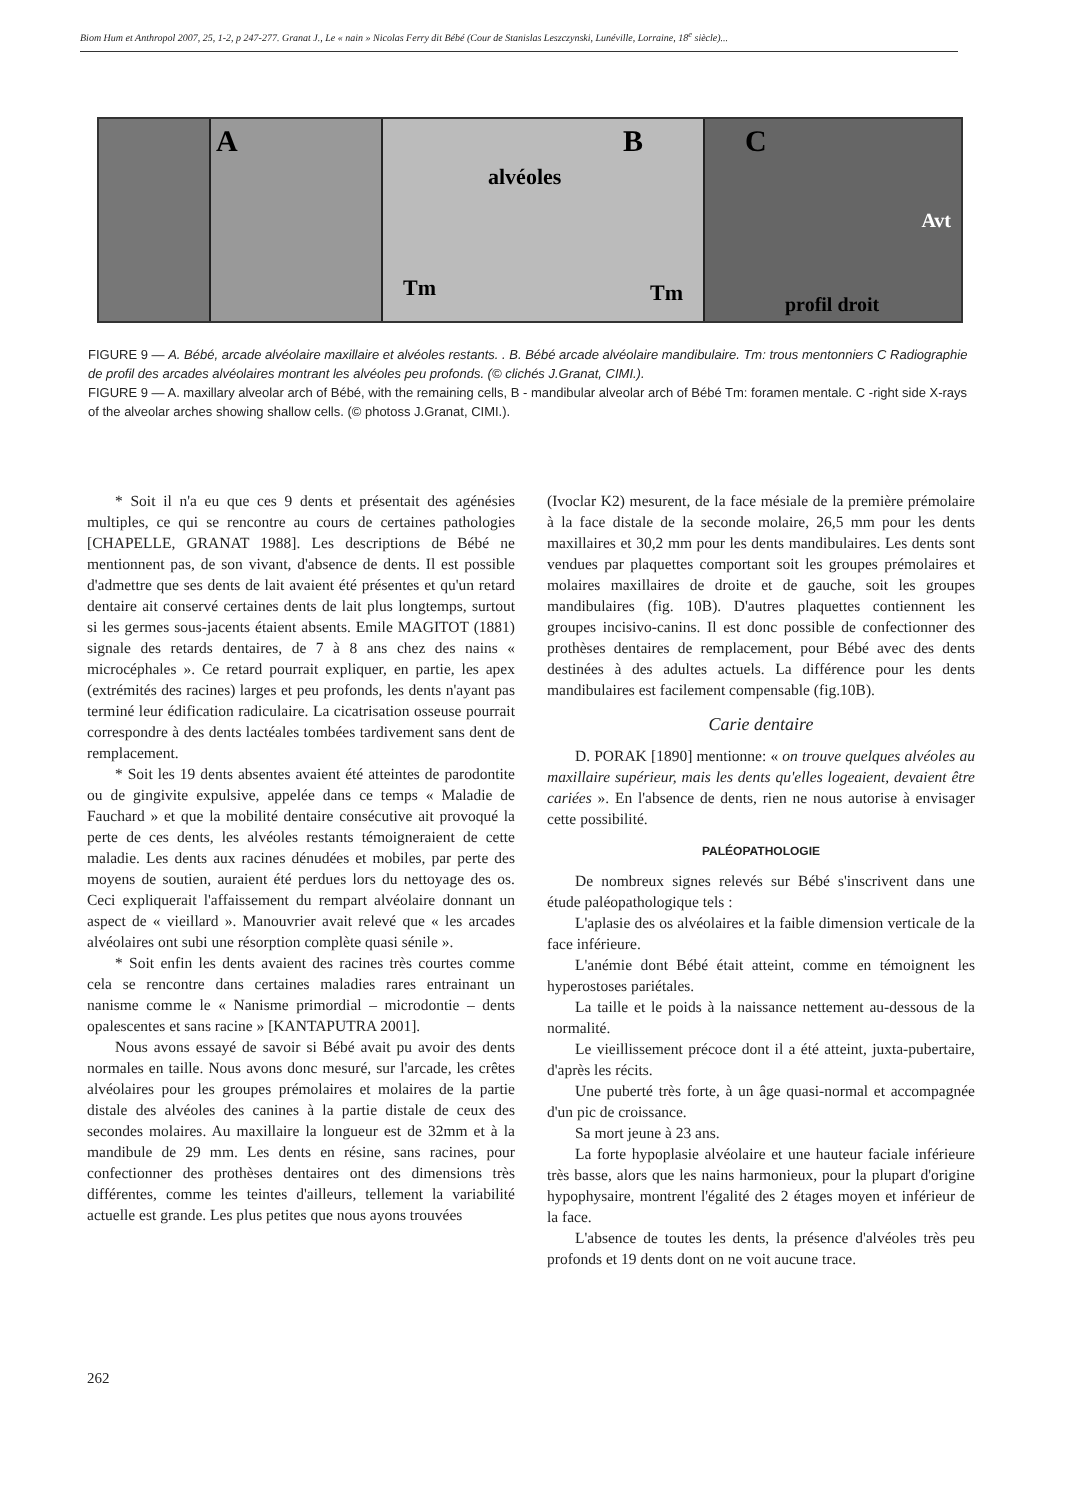Biom Hum et Anthropol 2007, 25, 1-2, p 247-277. Granat J., Le « nain » Nicolas Ferry dit Bébé (Cour de Stanislas Leszczynski, Lunéville, Lorraine, 18<sup>e</sup> siècle)...
A
B
alvéoles
Tm Tm
C
Avt
profil droit
FIGURE 9 — A. Bébé, arcade alvéolaire maxillaire et alvéoles restants. . B. Bébé arcade alvéolaire mandibulaire. Tm: trous mentonniers C Radiographie de profil des arcades alvéolaires montrant les alvéoles peu profonds. (© clichés J.Granat, CIMI.).
FIGURE 9 — A. maxillary alveolar arch of Bébé, with the remaining cells, B - mandibular alveolar arch of Bébé Tm: foramen mentale. C -right side X-rays of the alveolar arches showing shallow cells. (© photoss J.Granat, CIMI.).
* Soit il n'a eu que ces 9 dents et présentait des agénésies multiples, ce qui se rencontre au cours de certaines pathologies [CHAPELLE, GRANAT 1988]. Les descriptions de Bébé ne mentionnent pas, de son vivant, d'absence de dents. Il est possible d'admettre que ses dents de lait avaient été présentes et qu'un retard dentaire ait conservé certaines dents de lait plus longtemps, surtout si les germes sous-jacents étaient absents. Emile MAGITOT (1881) signale des retards dentaires, de 7 à 8 ans chez des nains « microcéphales ». Ce retard pourrait expliquer, en partie, les apex (extrémités des racines) larges et peu profonds, les dents n'ayant pas terminé leur édification radiculaire. La cicatrisation osseuse pourrait correspondre à des dents lactéales tombées tardivement sans dent de remplacement.
* Soit les 19 dents absentes avaient été atteintes de parodontite ou de gingivite expulsive, appelée dans ce temps « Maladie de Fauchard » et que la mobilité dentaire consécutive ait provoqué la perte de ces dents, les alvéoles restants témoigneraient de cette maladie. Les dents aux racines dénudées et mobiles, par perte des moyens de soutien, auraient été perdues lors du nettoyage des os. Ceci expliquerait l'affaissement du rempart alvéolaire donnant un aspect de « vieillard ». Manouvrier avait relevé que « les arcades alvéolaires ont subi une résorption complète quasi sénile ».
* Soit enfin les dents avaient des racines très courtes comme cela se rencontre dans certaines maladies rares entrainant un nanisme comme le « Nanisme primordial – microdontie – dents opalescentes et sans racine » [KANTAPUTRA 2001].
Nous avons essayé de savoir si Bébé avait pu avoir des dents normales en taille. Nous avons donc mesuré, sur l'arcade, les crêtes alvéolaires pour les groupes prémolaires et molaires de la partie distale des alvéoles des canines à la partie distale de ceux des secondes molaires. Au maxillaire la longueur est de 32mm et à la mandibule de 29 mm. Les dents en résine, sans racines, pour confectionner des prothèses dentaires ont des dimensions très différentes, comme les teintes d'ailleurs, tellement la variabilité actuelle est grande. Les plus petites que nous ayons trouvées
(Ivoclar K2) mesurent, de la face mésiale de la première prémolaire à la face distale de la seconde molaire, 26,5 mm pour les dents maxillaires et 30,2 mm pour les dents mandibulaires. Les dents sont vendues par plaquettes comportant soit les groupes prémolaires et molaires maxillaires de droite et de gauche, soit les groupes mandibulaires (fig. 10B). D'autres plaquettes contiennent les groupes incisivo-canins. Il est donc possible de confectionner des prothèses dentaires de remplacement, pour Bébé avec des dents destinées à des adultes actuels. La différence pour les dents mandibulaires est facilement compensable (fig.10B).
Carie dentaire
D. PORAK [1890] mentionne: « on trouve quelques alvéoles au maxillaire supérieur, mais les dents qu'elles logeaient, devaient être cariées ». En l'absence de dents, rien ne nous autorise à envisager cette possibilité.
PALÉOPATHOLOGIE
De nombreux signes relevés sur Bébé s'inscrivent dans une étude paléopathologique tels :
L'aplasie des os alvéolaires et la faible dimension verticale de la face inférieure.
L'anémie dont Bébé était atteint, comme en témoignent les hyperostoses pariétales.
La taille et le poids à la naissance nettement au-dessous de la normalité.
Le vieillissement précoce dont il a été atteint, juxta-pubertaire, d'après les récits.
Une puberté très forte, à un âge quasi-normal et accompagnée d'un pic de croissance.
Sa mort jeune à 23 ans.
La forte hypoplasie alvéolaire et une hauteur faciale inférieure très basse, alors que les nains harmonieux, pour la plupart d'origine hypophysaire, montrent l'égalité des 2 étages moyen et inférieur de la face.
L'absence de toutes les dents, la présence d'alvéoles très peu profonds et 19 dents dont on ne voit aucune trace.
262